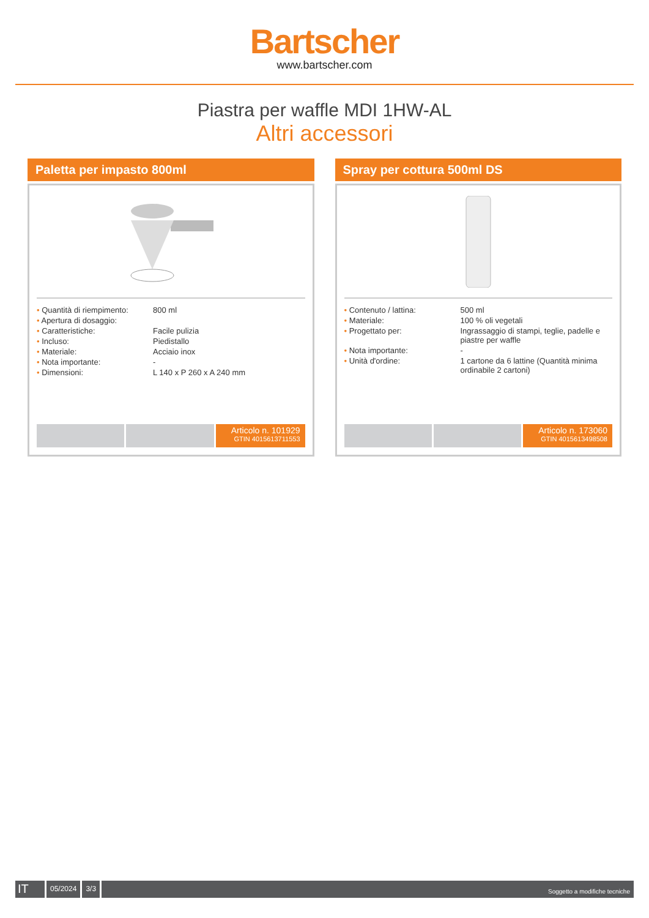Bartscher
www.bartscher.com
Piastra per waffle MDI 1HW-AL
Altri accessori
Paletta per impasto 800ml
| • Quantità di riempimento: | 800 ml |
| • Apertura di dosaggio: | |
| • Caratteristiche: | Facile pulizia |
| • Incluso: | Piedistallo |
| • Materiale: | Acciaio inox |
| • Nota importante: | - |
| • Dimensioni: | L 140 x P 260 x A 240 mm |
Articolo n. 101929
GTIN 4015613711553
Spray per cottura 500ml DS
| • Contenuto / lattina: | 500 ml |
| • Materiale: | 100 % oli vegetali |
| • Progettato per: | Ingrassaggio di stampi, teglie, padelle e piastre per waffle |
| • Nota importante: | - |
| • Unità d'ordine: | 1 cartone da 6 lattine (Quantità minima ordinabile 2 cartoni) |
Articolo n. 173060
GTIN 4015613498508
IT
05/2024 3/3
Soggetto a modifiche tecniche